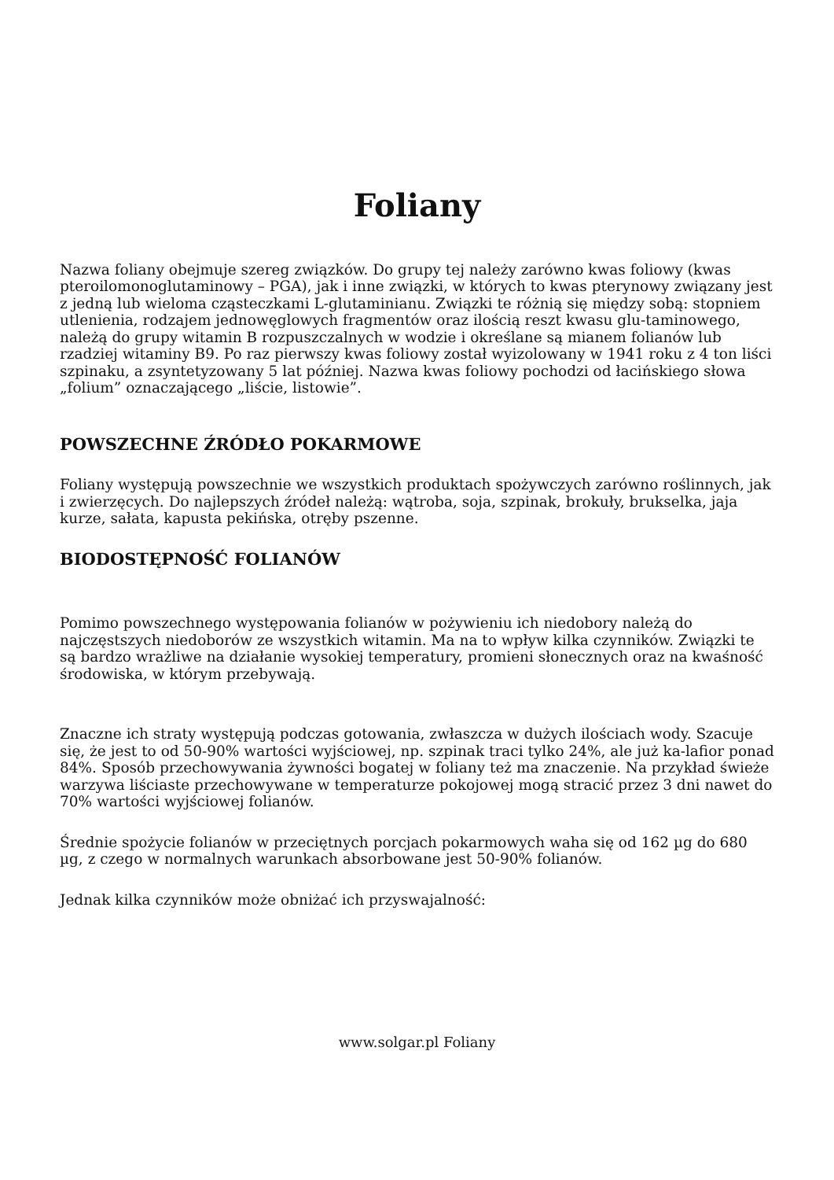Foliany
Nazwa foliany obejmuje szereg związków. Do grupy tej należy zarówno kwas foliowy (kwas pteroilomonoglutaminowy – PGA), jak i inne związki, w których to kwas pterynowy związany jest z jedną lub wieloma cząsteczkami L-glutaminianu. Związki te różnią się między sobą: stopniem utlenienia, rodzajem jednowęglowych fragmentów oraz ilością reszt kwasu glu-taminowego, należą do grupy witamin B rozpuszczalnych w wodzie i określane są mianem folianów lub rzadziej witaminy B9. Po raz pierwszy kwas foliowy został wyizolowany w 1941 roku z 4 ton liści szpinaku, a zsyntetyzowany 5 lat później. Nazwa kwas foliowy pochodzi od łacińskiego słowa „folium” oznaczającego „liście, listowie”.
POWSZECHNE ŹRÓDŁO POKARMOWE
Foliany występują powszechnie we wszystkich produktach spożywczych zarówno roślinnych, jak i zwierzęcych. Do najlepszych źródeł należą: wątroba, soja, szpinak, brokuły, brukselka, jaja kurze, sałata, kapusta pekińska, otręby pszenne.
BIODOSTĘPNOŚĆ FOLIANÓW
Pomimo powszechnego występowania folianów w pożywieniu ich niedobory należą do najczęstszych niedoborów ze wszystkich witamin. Ma na to wpływ kilka czynników. Związki te są bardzo wrażliwe na działanie wysokiej temperatury, promieni słonecznych oraz na kwaśność środowiska, w którym przebywają.
Znaczne ich straty występują podczas gotowania, zwłaszcza w dużych ilościach wody. Szacuje się, że jest to od 50-90% wartości wyjściowej, np. szpinak traci tylko 24%, ale już ka-lafior ponad 84%. Sposób przechowywania żywności bogatej w foliany też ma znaczenie. Na przykład świeże warzywa liściaste przechowywane w temperaturze pokojowej mogą stracić przez 3 dni nawet do 70% wartości wyjściowej folianów.
Średnie spożycie folianów w przeciętnych porcjach pokarmowych waha się od 162 µg do 680 µg, z czego w normalnych warunkach absorbowane jest 50-90% folianów.
Jednak kilka czynników może obniżać ich przyswajalność:
www.solgar.pl Foliany